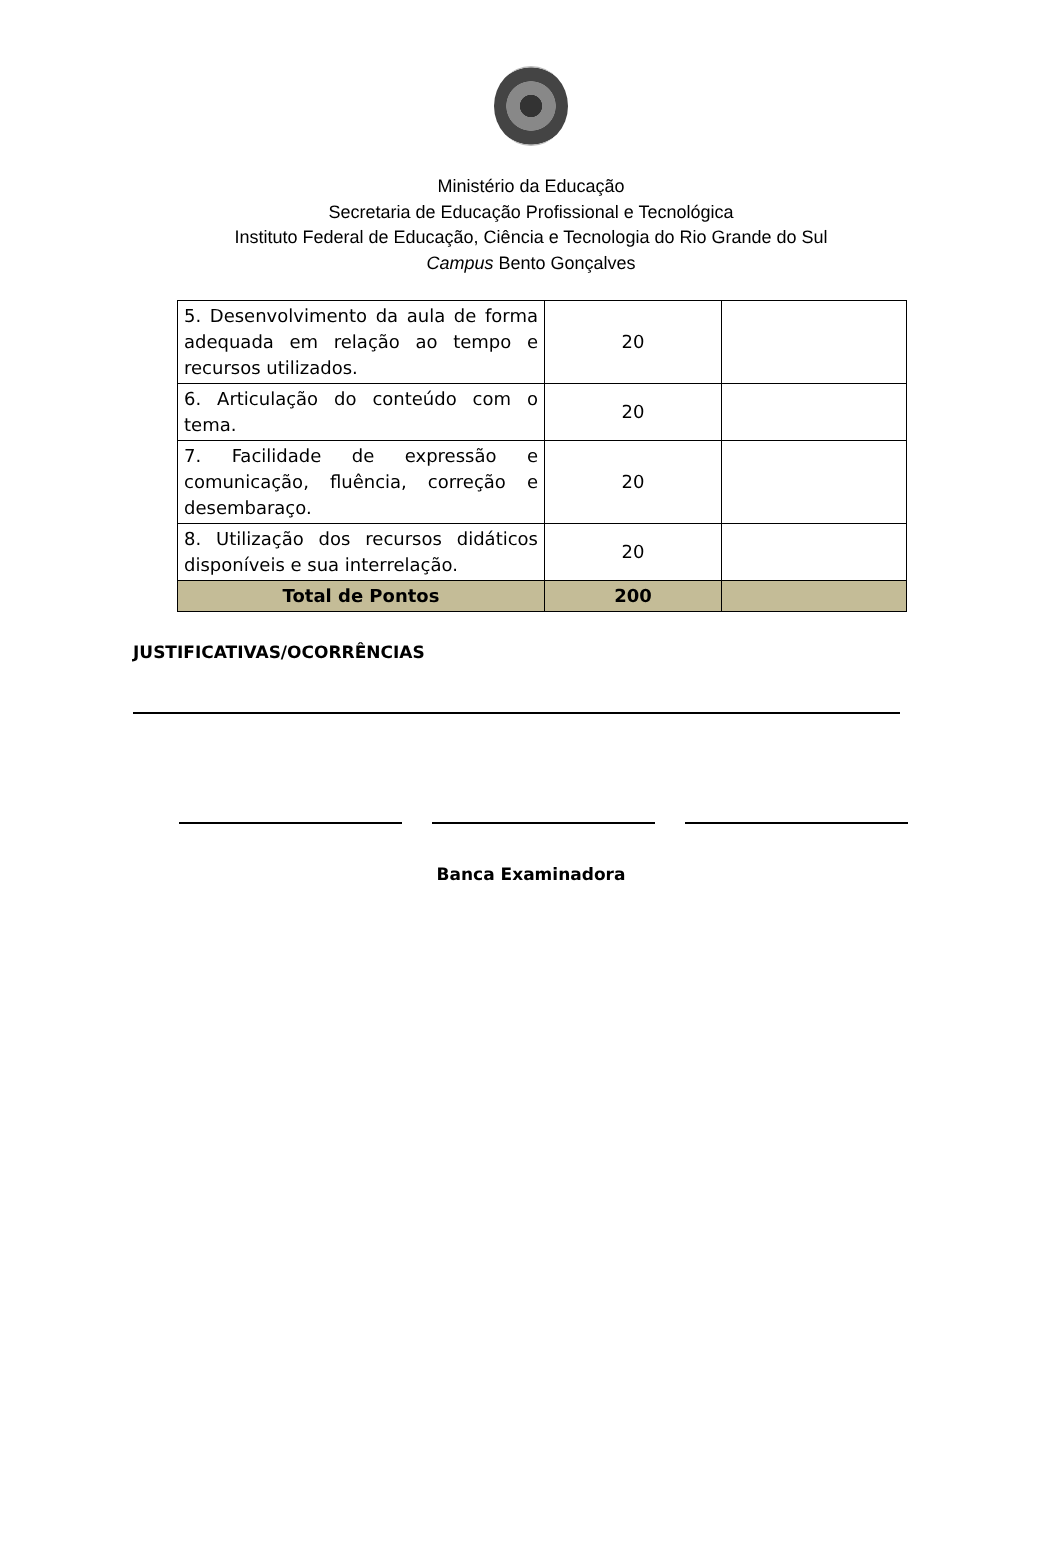Ministério da Educação
Secretaria de Educação Profissional e Tecnológica
Instituto Federal de Educação, Ciência e Tecnologia do Rio Grande do Sul
Campus Bento Gonçalves
| 5. Desenvolvimento da aula de forma adequada em relação ao tempo e recursos utilizados. | 20 | |
| 6. Articulação do conteúdo com o tema. | 20 | |
| 7. Facilidade de expressão e comunicação, fluência, correção e desembaraço. | 20 | |
| 8. Utilização dos recursos didáticos disponíveis e sua interrelação. | 20 | |
| Total de Pontos | 200 | |
JUSTIFICATIVAS/OCORRÊNCIAS
Banca Examinadora